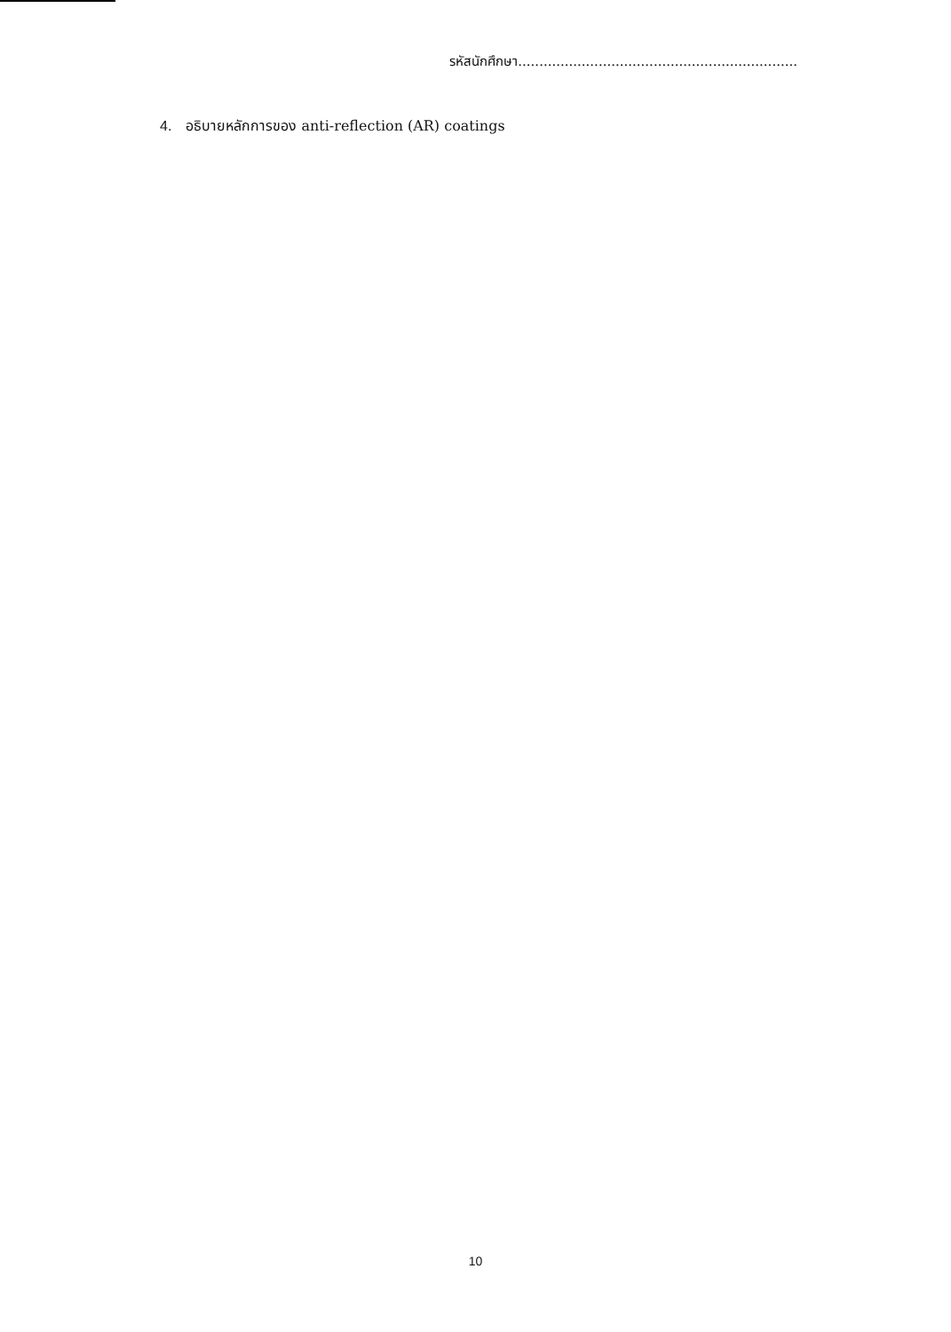รหัสนักศึกษา..................................................................
4. อธิบายหลักการของ anti-reflection (AR) coatings
10